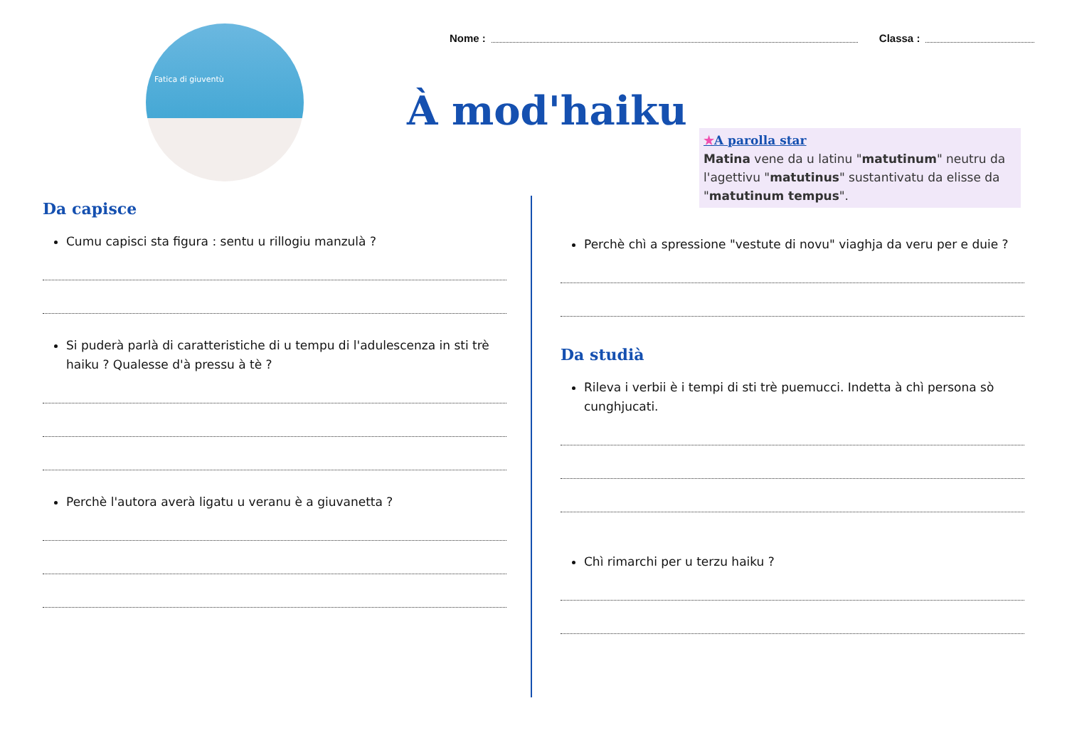Fatica di giuventù
Nome :
Classa :
À mod'haiku
★A parolla star
Matina vene da u latinu "matutinum" neutru da l'agettivu "matutinus" sustantivatu da elisse da "matutinum tempus".
Da capisce
Cumu capisci sta figura : sentu u rillogiu manzulà ?
Si puderà parlà di caratteristiche di u tempu di l'adulescenza in sti trè haiku ? Qualesse d'à pressu à tè ?
Perchè l'autora averà ligatu u veranu è a giuvanetta ?
Perchè chì a spressione "vestute di novu" viaghja da veru per e duie ?
Da studià
Rileva i verbii è i tempi di sti trè puemucci. Indetta à chì persona sò cunghjucati.
Chì rimarchi per u terzu haiku ?